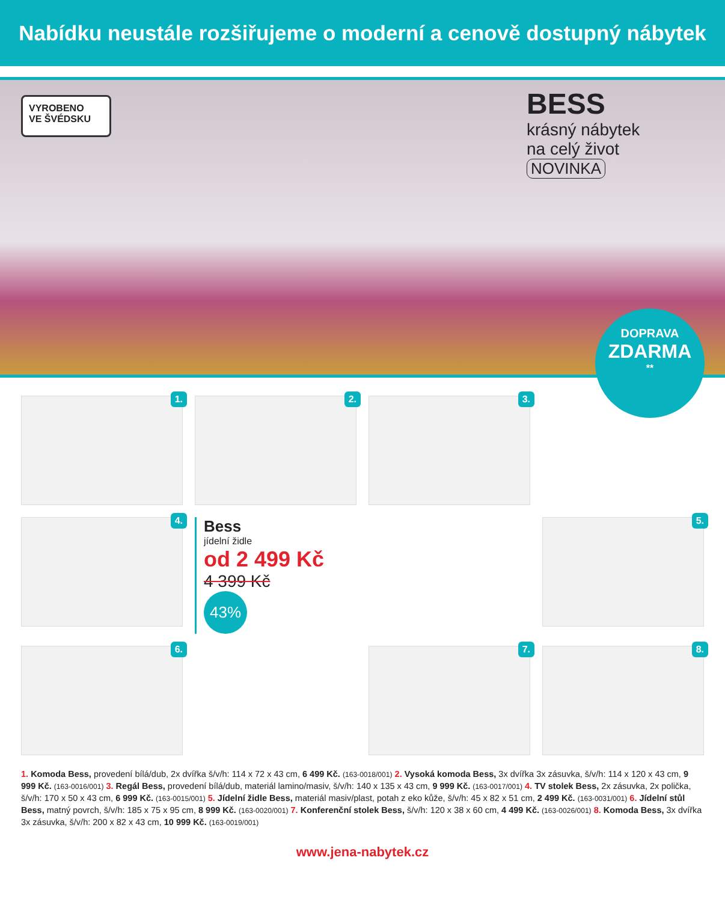Nabídku neustále rozšiřujeme o moderní a cenově dostupný nábytek
VYROBENO
VE ŠVÉDSKU
BESS
krásný nábytek na celý život
NOVINKA
DOPRAVA
ZDARMA
**
1.
2.
3.
4.
Bess
jídelní židle
od 2 499 Kč
4 399 Kč
43%
5.
6.
7.
8.
1. Komoda Bess, provedení bílá/dub, 2x dvířka š/v/h: 114 x 72 x 43 cm, 6 499 Kč. (163-0018/001) 2. Vysoká komoda Bess, 3x dvířka 3x zásuvka, š/v/h: 114 x 120 x 43 cm, 9 999 Kč. (163-0016/001) 3. Regál Bess, provedení bílá/dub, materiál lamino/masiv, š/v/h: 140 x 135 x 43 cm, 9 999 Kč. (163-0017/001) 4. TV stolek Bess, 2x zásuvka, 2x polička, š/v/h: 170 x 50 x 43 cm, 6 999 Kč. (163-0015/001) 5. Jídelní židle Bess, materiál masiv/plast, potah z eko kůže, š/v/h: 45 x 82 x 51 cm, 2 499 Kč. (163-0031/001) 6. Jídelní stůl Bess, matný povrch, š/v/h: 185 x 75 x 95 cm, 8 999 Kč. (163-0020/001) 7. Konferenční stolek Bess, š/v/h: 120 x 38 x 60 cm, 4 499 Kč. (163-0026/001) 8. Komoda Bess, 3x dvířka 3x zásuvka, š/v/h: 200 x 82 x 43 cm, 10 999 Kč. (163-0019/001)
www.jena-nabytek.cz